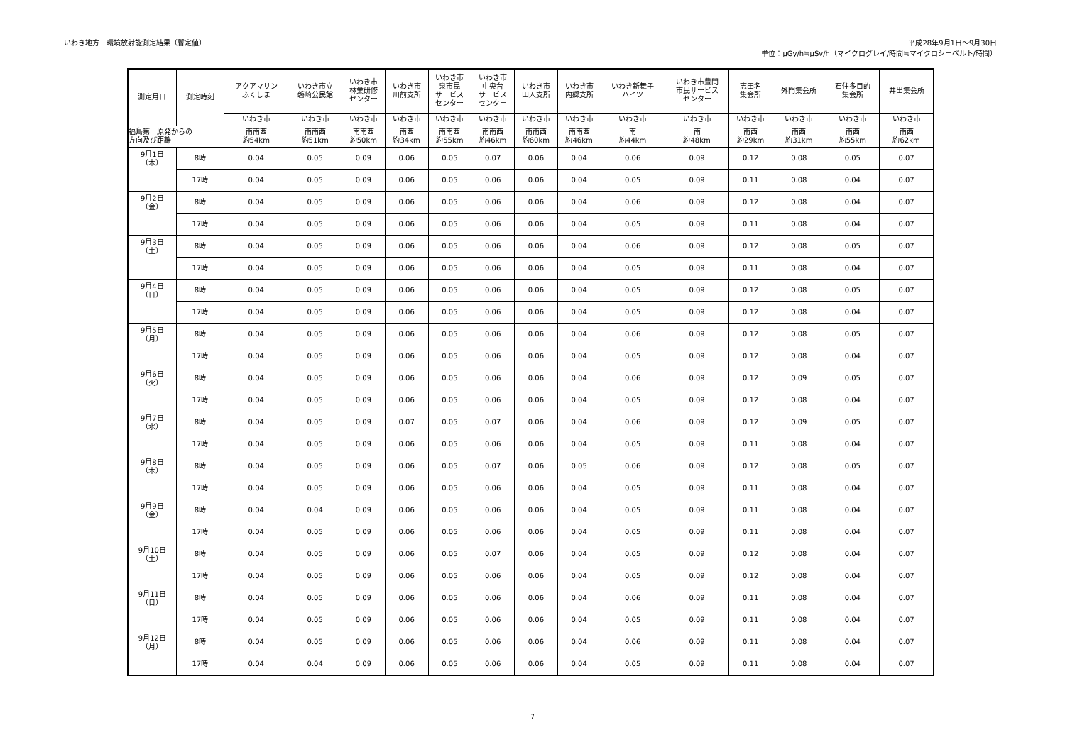いわき地方　環境放射能測定結果（暫定値）
平成28年9月1日～9月30日
単位：μGy/h≒μSv/h（マイクログレイ/時間≒マイクロシーベルト/時間）
| 測定月日 | 測定時刻 | アクアマリン ふくしま | いわき市立 磐崎公民館 | いわき市 林業研修 センター | いわき市 川前支所 | いわき市 泉市民 サービス センター | いわき市 中央台 サービス センター | いわき市 田人支所 | いわき市 内郷支所 | いわき新舞子 ハイツ | いわき市豊間 市民サービス センター | 志田名 集会所 | 外門集会所 | 石住多目的 集会所 | 井出集会所 |
| --- | --- | --- | --- | --- | --- | --- | --- | --- | --- | --- | --- | --- | --- | --- | --- |
| | | いわき市 | いわき市 | いわき市 | いわき市 | いわき市 | いわき市 | いわき市 | いわき市 | いわき市 | いわき市 | いわき市 | いわき市 | いわき市 | いわき市 |
| 福島第一原発からの 方向及び距離 | | 南南西 約54km | 南南西 約51km | 南南西 約50km | 南西 約34km | 南南西 約55km | 南南西 約46km | 南南西 約60km | 南南西 約46km | 南 約44km | 南 約48km | 南西 約29km | 南西 約31km | 南西 約55km | 南西 約62km |
| 9月1日 （木） | 8時 | 0.04 | 0.05 | 0.09 | 0.06 | 0.05 | 0.07 | 0.06 | 0.04 | 0.06 | 0.09 | 0.12 | 0.08 | 0.05 | 0.07 |
| | 17時 | 0.04 | 0.05 | 0.09 | 0.06 | 0.05 | 0.06 | 0.06 | 0.04 | 0.05 | 0.09 | 0.11 | 0.08 | 0.04 | 0.07 |
| 9月2日 （金） | 8時 | 0.04 | 0.05 | 0.09 | 0.06 | 0.05 | 0.06 | 0.06 | 0.04 | 0.06 | 0.09 | 0.12 | 0.08 | 0.04 | 0.07 |
| | 17時 | 0.04 | 0.05 | 0.09 | 0.06 | 0.05 | 0.06 | 0.06 | 0.04 | 0.05 | 0.09 | 0.11 | 0.08 | 0.04 | 0.07 |
| 9月3日 （土） | 8時 | 0.04 | 0.05 | 0.09 | 0.06 | 0.05 | 0.06 | 0.06 | 0.04 | 0.06 | 0.09 | 0.12 | 0.08 | 0.05 | 0.07 |
| | 17時 | 0.04 | 0.05 | 0.09 | 0.06 | 0.05 | 0.06 | 0.06 | 0.04 | 0.05 | 0.09 | 0.11 | 0.08 | 0.04 | 0.07 |
| 9月4日 （日） | 8時 | 0.04 | 0.05 | 0.09 | 0.06 | 0.05 | 0.06 | 0.06 | 0.04 | 0.05 | 0.09 | 0.12 | 0.08 | 0.05 | 0.07 |
| | 17時 | 0.04 | 0.05 | 0.09 | 0.06 | 0.05 | 0.06 | 0.06 | 0.04 | 0.05 | 0.09 | 0.12 | 0.08 | 0.04 | 0.07 |
| 9月5日 （月） | 8時 | 0.04 | 0.05 | 0.09 | 0.06 | 0.05 | 0.06 | 0.06 | 0.04 | 0.06 | 0.09 | 0.12 | 0.08 | 0.05 | 0.07 |
| | 17時 | 0.04 | 0.05 | 0.09 | 0.06 | 0.05 | 0.06 | 0.06 | 0.04 | 0.05 | 0.09 | 0.12 | 0.08 | 0.04 | 0.07 |
| 9月6日 （火） | 8時 | 0.04 | 0.05 | 0.09 | 0.06 | 0.05 | 0.06 | 0.06 | 0.04 | 0.06 | 0.09 | 0.12 | 0.09 | 0.05 | 0.07 |
| | 17時 | 0.04 | 0.05 | 0.09 | 0.06 | 0.05 | 0.06 | 0.06 | 0.04 | 0.05 | 0.09 | 0.12 | 0.08 | 0.04 | 0.07 |
| 9月7日 （水） | 8時 | 0.04 | 0.05 | 0.09 | 0.07 | 0.05 | 0.07 | 0.06 | 0.04 | 0.06 | 0.09 | 0.12 | 0.09 | 0.05 | 0.07 |
| | 17時 | 0.04 | 0.05 | 0.09 | 0.06 | 0.05 | 0.06 | 0.06 | 0.04 | 0.05 | 0.09 | 0.11 | 0.08 | 0.04 | 0.07 |
| 9月8日 （木） | 8時 | 0.04 | 0.05 | 0.09 | 0.06 | 0.05 | 0.07 | 0.06 | 0.05 | 0.06 | 0.09 | 0.12 | 0.08 | 0.05 | 0.07 |
| | 17時 | 0.04 | 0.05 | 0.09 | 0.06 | 0.05 | 0.06 | 0.06 | 0.04 | 0.05 | 0.09 | 0.11 | 0.08 | 0.04 | 0.07 |
| 9月9日 （金） | 8時 | 0.04 | 0.04 | 0.09 | 0.06 | 0.05 | 0.06 | 0.06 | 0.04 | 0.05 | 0.09 | 0.11 | 0.08 | 0.04 | 0.07 |
| | 17時 | 0.04 | 0.05 | 0.09 | 0.06 | 0.05 | 0.06 | 0.06 | 0.04 | 0.05 | 0.09 | 0.11 | 0.08 | 0.04 | 0.07 |
| 9月10日 （土） | 8時 | 0.04 | 0.05 | 0.09 | 0.06 | 0.05 | 0.07 | 0.06 | 0.04 | 0.05 | 0.09 | 0.12 | 0.08 | 0.04 | 0.07 |
| | 17時 | 0.04 | 0.05 | 0.09 | 0.06 | 0.05 | 0.06 | 0.06 | 0.04 | 0.05 | 0.09 | 0.12 | 0.08 | 0.04 | 0.07 |
| 9月11日 （日） | 8時 | 0.04 | 0.05 | 0.09 | 0.06 | 0.05 | 0.06 | 0.06 | 0.04 | 0.06 | 0.09 | 0.11 | 0.08 | 0.04 | 0.07 |
| | 17時 | 0.04 | 0.05 | 0.09 | 0.06 | 0.05 | 0.06 | 0.06 | 0.04 | 0.05 | 0.09 | 0.11 | 0.08 | 0.04 | 0.07 |
| 9月12日 （月） | 8時 | 0.04 | 0.05 | 0.09 | 0.06 | 0.05 | 0.06 | 0.06 | 0.04 | 0.06 | 0.09 | 0.11 | 0.08 | 0.04 | 0.07 |
| | 17時 | 0.04 | 0.04 | 0.09 | 0.06 | 0.05 | 0.06 | 0.06 | 0.04 | 0.05 | 0.09 | 0.11 | 0.08 | 0.04 | 0.07 |
7